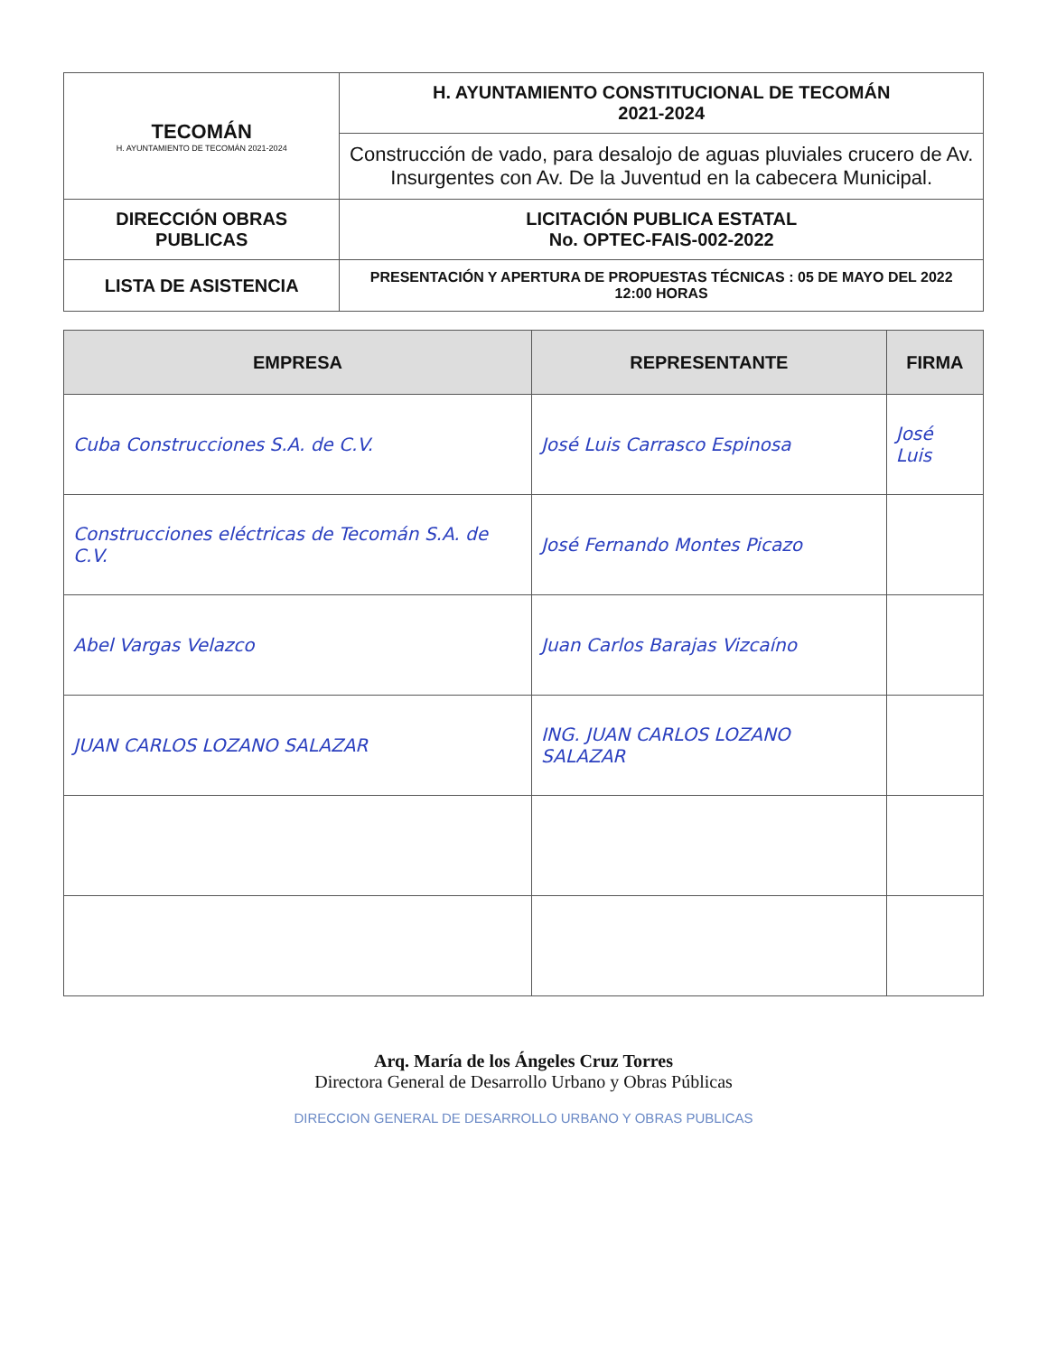| TECOMÁN H. AYUNTAMIENTO DE TECOMÁN 2021-2024 | H. AYUNTAMIENTO CONSTITUCIONAL DE TECOMÁN 2021-2024 |
| | Construcción de vado, para desalojo de aguas pluviales crucero de Av. Insurgentes con Av. De la Juventud en la cabecera Municipal. |
| DIRECCIÓN OBRAS PUBLICAS | LICITACIÓN PUBLICA ESTATAL No. OPTEC-FAIS-002-2022 |
| LISTA DE ASISTENCIA | PRESENTACIÓN Y APERTURA DE PROPUESTAS TÉCNICAS : 05 DE MAYO DEL 2022 12:00 HORAS |
| EMPRESA | REPRESENTANTE | FIRMA |
| --- | --- | --- |
| Cuba Construcciones S.A. de C.V. | José Luis Carrasco Espinosa | José Luis |
| Construcciones eléctricas de Tecomán S.A. de C.V. | José Fernando Montes Picazo | |
| Abel Vargas Velazco | Juan Carlos Barajas Vizcaíno | |
| JUAN CARLOS LOZANO SALAZAR | ING. JUAN CARLOS LOZANO SALAZAR | |
Arq. María de los Ángeles Cruz Torres
Directora General de Desarrollo Urbano y Obras Públicas
DIRECCION GENERAL DE DESARROLLO URBANO Y OBRAS PUBLICAS